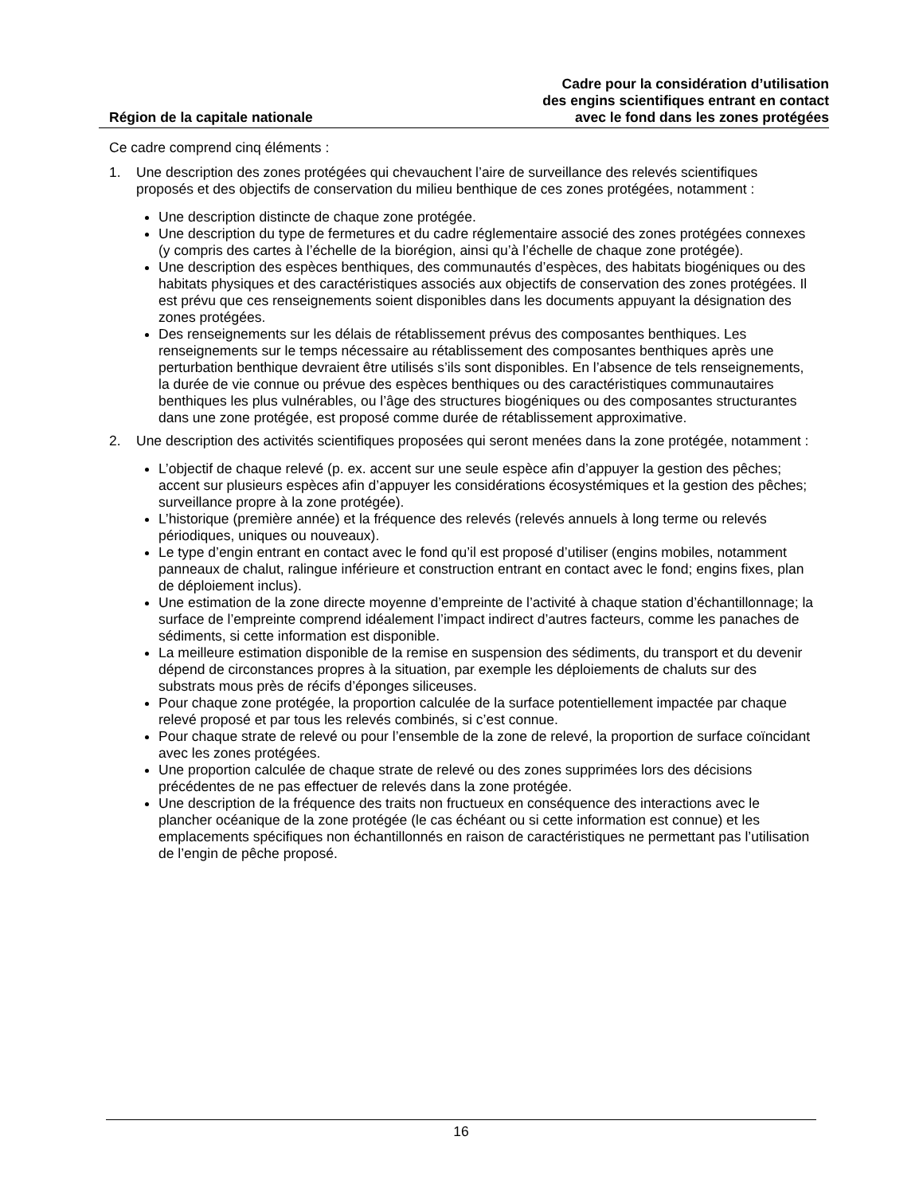Région de la capitale nationale
Cadre pour la considération d’utilisation
des engins scientifiques entrant en contact
avec le fond dans les zones protégées
Ce cadre comprend cinq éléments :
1. Une description des zones protégées qui chevauchent l’aire de surveillance des relevés scientifiques proposés et des objectifs de conservation du milieu benthique de ces zones protégées, notamment :
Une description distincte de chaque zone protégée.
Une description du type de fermetures et du cadre réglementaire associé des zones protégées connexes (y compris des cartes à l’échelle de la biorégion, ainsi qu’à l’échelle de chaque zone protégée).
Une description des espèces benthiques, des communautés d’espèces, des habitats biogéniques ou des habitats physiques et des caractéristiques associés aux objectifs de conservation des zones protégées. Il est prévu que ces renseignements soient disponibles dans les documents appuyant la désignation des zones protégées.
Des renseignements sur les délais de rétablissement prévus des composantes benthiques. Les renseignements sur le temps nécessaire au rétablissement des composantes benthiques après une perturbation benthique devraient être utilisés s’ils sont disponibles. En l’absence de tels renseignements, la durée de vie connue ou prévue des espèces benthiques ou des caractéristiques communautaires benthiques les plus vulnérables, ou l’âge des structures biogéniques ou des composantes structurantes dans une zone protégée, est proposé comme durée de rétablissement approximative.
2. Une description des activités scientifiques proposées qui seront menées dans la zone protégée, notamment :
L’objectif de chaque relevé (p. ex. accent sur une seule espèce afin d’appuyer la gestion des pêches; accent sur plusieurs espèces afin d’appuyer les considérations écosystémiques et la gestion des pêches; surveillance propre à la zone protégée).
L’historique (première année) et la fréquence des relevés (relevés annuels à long terme ou relevés périodiques, uniques ou nouveaux).
Le type d’engin entrant en contact avec le fond qu’il est proposé d’utiliser (engins mobiles, notamment panneaux de chalut, ralingue inférieure et construction entrant en contact avec le fond; engins fixes, plan de déploiement inclus).
Une estimation de la zone directe moyenne d’empreinte de l’activité à chaque station d’échantillonnage; la surface de l’empreinte comprend idéalement l’impact indirect d’autres facteurs, comme les panaches de sédiments, si cette information est disponible.
La meilleure estimation disponible de la remise en suspension des sédiments, du transport et du devenir dépend de circonstances propres à la situation, par exemple les déploiements de chaluts sur des substrats mous près de récifs d’éponges siliceuses.
Pour chaque zone protégée, la proportion calculée de la surface potentiellement impactée par chaque relevé proposé et par tous les relevés combinés, si c’est connue.
Pour chaque strate de relevé ou pour l’ensemble de la zone de relevé, la proportion de surface coïncidant avec les zones protégées.
Une proportion calculée de chaque strate de relevé ou des zones supprimées lors des décisions précédentes de ne pas effectuer de relevés dans la zone protégée.
Une description de la fréquence des traits non fructueux en conséquence des interactions avec le plancher océanique de la zone protégée (le cas échéant ou si cette information est connue) et les emplacements spécifiques non échantillonnés en raison de caractéristiques ne permettant pas l’utilisation de l’engin de pêche proposé.
16